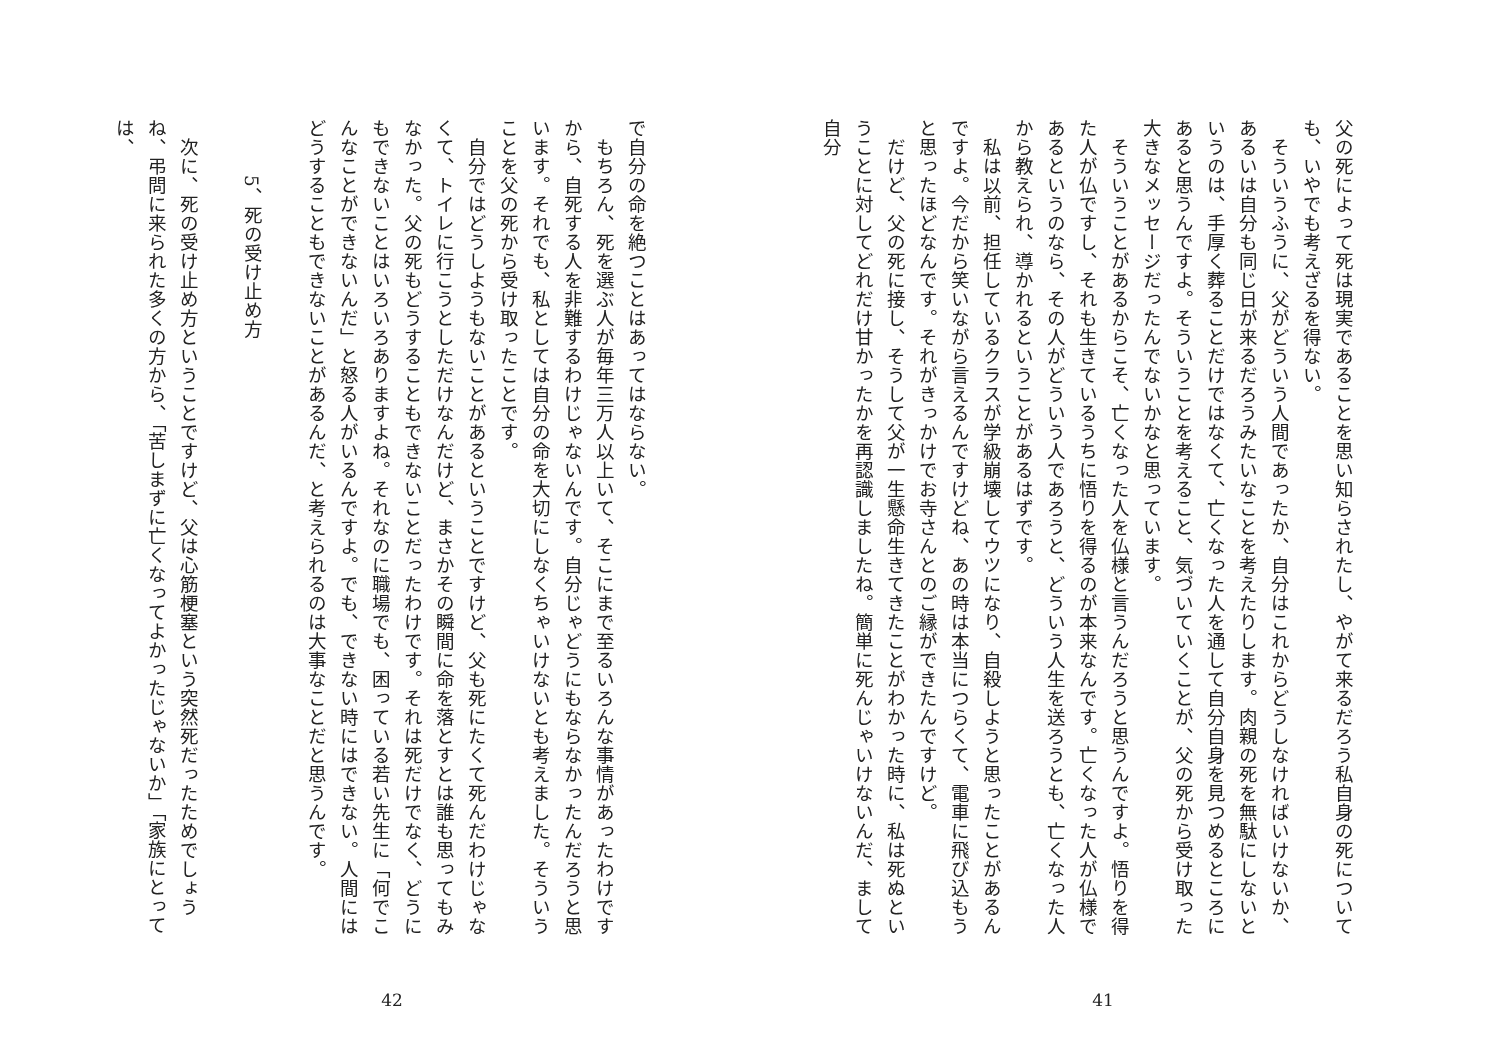父の死によって死は現実であることを思い知らされたし、やがて来るだろう私自身の死についても、いやでも考えざるを得ない。
そういうふうに、父がどういう人間であったか、自分はこれからどうしなければいけないか、あるいは自分も同じ日が来るだろうみたいなことを考えたりします。肉親の死を無駄にしないというのは、手厚く葬ることだけではなくて、亡くなった人を通して自分自身を見つめるところにあると思うんですよ。そういうことを考えること、気づいていくことが、父の死から受け取った大きなメッセージだったんでないかなと思っています。
そういうことがあるからこそ、亡くなった人を仏様と言うんだろうと思うんですよ。悟りを得た人が仏ですし、それも生きているうちに悟りを得るのが本来なんです。亡くなった人が仏様であるというのなら、その人がどういう人であろうと、どういう人生を送ろうとも、亡くなった人から教えられ、導かれるということがあるはずです。
私は以前、担任しているクラスが学級崩壊してウツになり、自殺しようと思ったことがあるんですよ。今だから笑いながら言えるんですけどね、あの時は本当につらくて、電車に飛び込もうと思ったほどなんです。それがきっかけでお寺さんとのご縁ができたんですけど。
だけど、父の死に接し、そうして父が一生懸命生きてきたことがわかった時に、私は死ぬということに対してどれだけ甘かったかを再認識しましたね。簡単に死んじゃいけないんだ、まして自分
41
で自分の命を絶つことはあってはならない。
もちろん、死を選ぶ人が毎年三万人以上いて、そこにまで至るいろんな事情があったわけですから、自死する人を非難するわけじゃないんです。自分じゃどうにもならなかったんだろうと思います。それでも、私としては自分の命を大切にしなくちゃいけないとも考えました。そういうことを父の死から受け取ったことです。
自分ではどうしようもないことがあるということですけど、父も死にたくて死んだわけじゃなくて、トイレに行こうとしただけなんだけど、まさかその瞬間に命を落とすとは誰も思ってもみなかった。父の死もどうすることもできないことだったわけです。それは死だけでなく、どうにもできないことはいろいろありますよね。それなのに職場でも、困っている若い先生に「何でこんなことができないんだ」と怒る人がいるんですよ。でも、できない時にはできない。人間にはどうすることもできないことがあるんだ、と考えられるのは大事なことだと思うんです。
5、死の受け止め方
次に、死の受け止め方ということですけど、父は心筋梗塞という突然死だったためでしょうね、弔問に来られた多くの方から、「苦しまずに亡くなってよかったじゃないか」「家族にとっては、
42